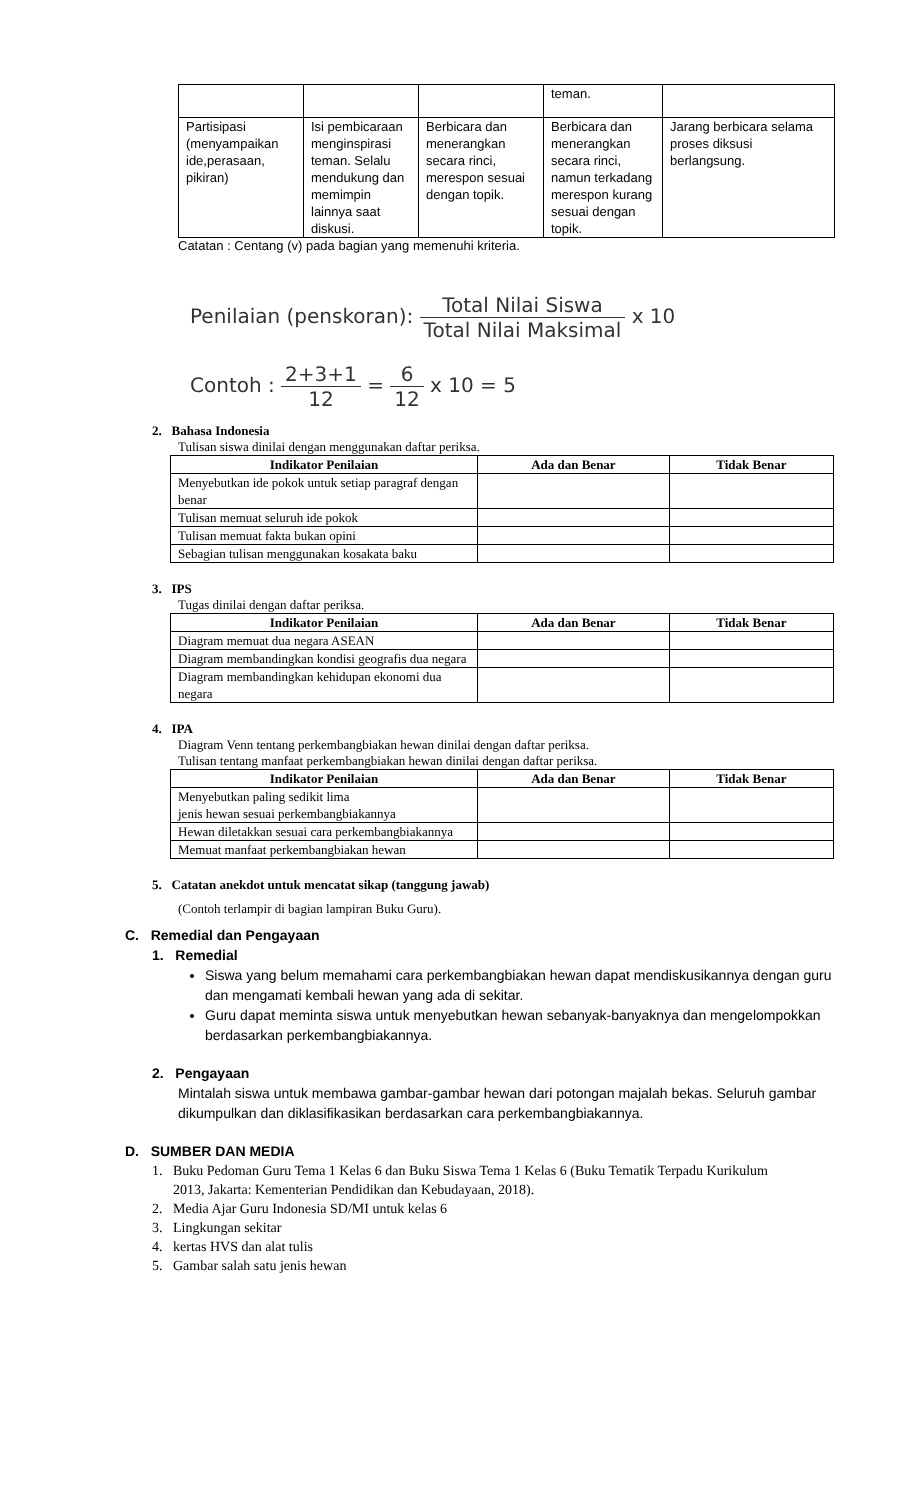| | | | teman. | |
| Partisipasi (menyampaikan ide,perasaan, pikiran) | Isi pembicaraan menginspirasi teman. Selalu mendukung dan memimpin lainnya saat diskusi. | Berbicara dan menerangkan secara rinci, merespon sesuai dengan topik. | Berbicara dan menerangkan secara rinci, namun terkadang merespon kurang sesuai dengan topik. | Jarang berbicara selama proses diksusi berlangsung. |
Catatan : Centang (v) pada bagian yang memenuhi kriteria.
Penilaian (penskoran): Total Nilai Siswa Total Nilai Maksimal x 10
Contoh : 2+3+1 12 = 6 12 x 10 = 5
2. Bahasa Indonesia
Tulisan siswa dinilai dengan menggunakan daftar periksa.
| Indikator Penilaian | Ada dan Benar | Tidak Benar |
| --- | --- | --- |
| Menyebutkan ide pokok untuk setiap paragraf dengan benar | | |
| Tulisan memuat seluruh ide pokok | | |
| Tulisan memuat fakta bukan opini | | |
| Sebagian tulisan menggunakan kosakata baku | | |
3. IPS
Tugas dinilai dengan daftar periksa.
| Indikator Penilaian | Ada dan Benar | Tidak Benar |
| --- | --- | --- |
| Diagram memuat dua negara ASEAN | | |
| Diagram membandingkan kondisi geografis dua negara | | |
| Diagram membandingkan kehidupan ekonomi dua negara | | |
4. IPA
Diagram Venn tentang perkembangbiakan hewan dinilai dengan daftar periksa.
Tulisan tentang manfaat perkembangbiakan hewan dinilai dengan daftar periksa.
| Indikator Penilaian | Ada dan Benar | Tidak Benar |
| --- | --- | --- |
| Menyebutkan paling sedikit lima jenis hewan sesuai perkembangbiakannya | | |
| Hewan diletakkan sesuai cara perkembangbiakannya | | |
| Memuat manfaat perkembangbiakan hewan | | |
5. Catatan anekdot untuk mencatat sikap (tanggung jawab)
(Contoh terlampir di bagian lampiran Buku Guru).
C. Remedial dan Pengayaan
1. Remedial
Siswa yang belum memahami cara perkembangbiakan hewan dapat mendiskusikannya dengan guru dan mengamati kembali hewan yang ada di sekitar.
Guru dapat meminta siswa untuk menyebutkan hewan sebanyak-banyaknya dan mengelompokkan berdasarkan perkembangbiakannya.
2. Pengayaan
Mintalah siswa untuk membawa gambar-gambar hewan dari potongan majalah bekas. Seluruh gambar dikumpulkan dan diklasifikasikan berdasarkan cara perkembangbiakannya.
D. SUMBER DAN MEDIA
1. Buku Pedoman Guru Tema 1 Kelas 6 dan Buku Siswa Tema 1 Kelas 6 (Buku Tematik Terpadu Kurikulum
2013, Jakarta: Kementerian Pendidikan dan Kebudayaan, 2018).
2. Media Ajar Guru Indonesia SD/MI untuk kelas 6
3. Lingkungan sekitar
4. kertas HVS dan alat tulis
5. Gambar salah satu jenis hewan